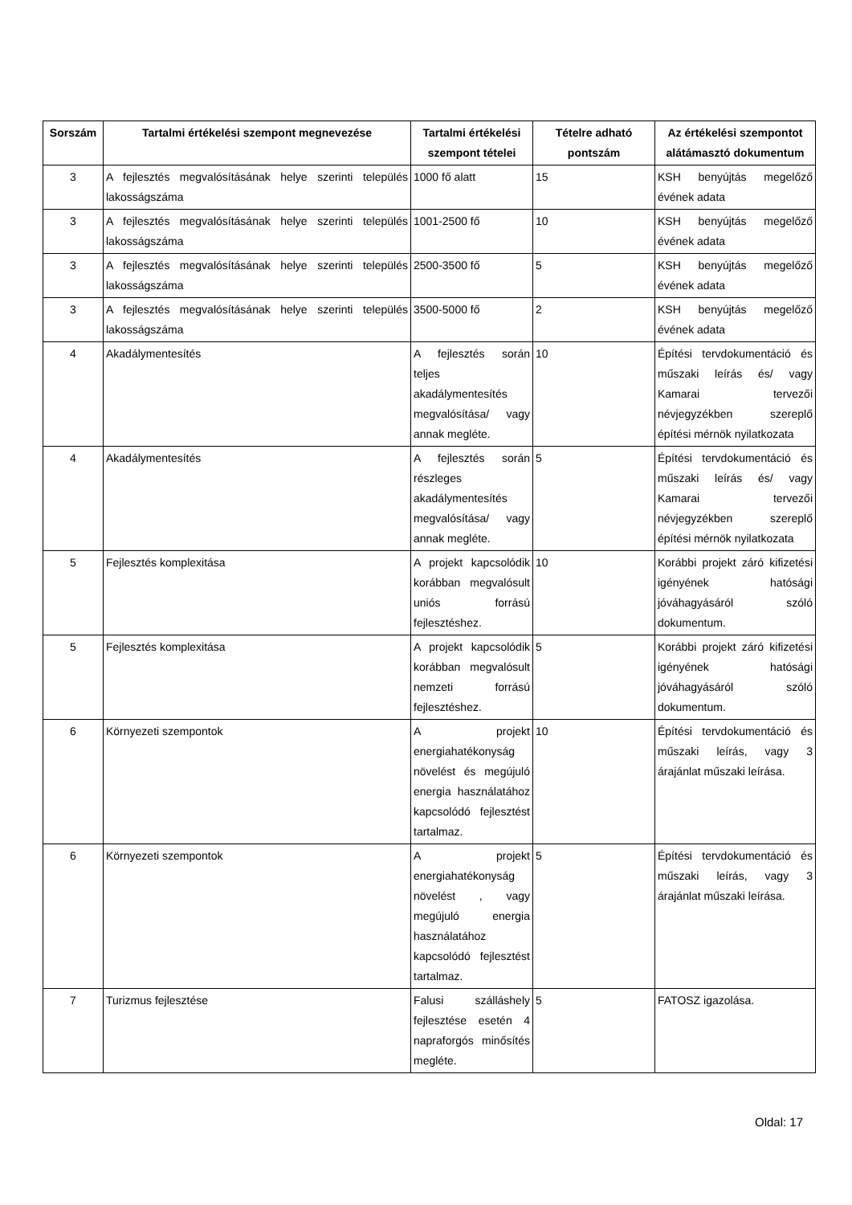| Sorszám | Tartalmi értékelési szempont megnevezése | Tartalmi értékelési szempont tételei | Tételre adható pontszám | Az értékelési szempontot alátámasztó dokumentum |
| --- | --- | --- | --- | --- |
| 3 | A fejlesztés megvalósításának helye szerinti település lakosságszáma | 1000 fő alatt | 15 | KSH benyújtás megelőző évének adata |
| 3 | A fejlesztés megvalósításának helye szerinti település lakosságszáma | 1001-2500 fő | 10 | KSH benyújtás megelőző évének adata |
| 3 | A fejlesztés megvalósításának helye szerinti település lakosságszáma | 2500-3500 fő | 5 | KSH benyújtás megelőző évének adata |
| 3 | A fejlesztés megvalósításának helye szerinti település lakosságszáma | 3500-5000 fő | 2 | KSH benyújtás megelőző évének adata |
| 4 | Akadálymentesítés | A fejlesztés során teljes akadálymentesítés megvalósítása/ vagy annak megléte. | 10 | Építési tervdokumentáció és műszaki leírás és/ vagy Kamarai tervezői névjegyzékben szereplő építési mérnök nyilatkozata |
| 4 | Akadálymentesítés | A fejlesztés során részleges akadálymentesítés megvalósítása/ vagy annak megléte. | 5 | Építési tervdokumentáció és műszaki leírás és/ vagy Kamarai tervezői névjegyzékben szereplő építési mérnök nyilatkozata |
| 5 | Fejlesztés komplexitása | A projekt kapcsolódik korábban megvalósult uniós forrású fejlesztéshez. | 10 | Korábbi projekt záró kifizetési igényének hatósági jóváhagyásáról szóló dokumentum. |
| 5 | Fejlesztés komplexitása | A projekt kapcsolódik korábban megvalósult nemzeti forrású fejlesztéshez. | 5 | Korábbi projekt záró kifizetési igényének hatósági jóváhagyásáról szóló dokumentum. |
| 6 | Környezeti szempontok | A projekt energiahatékonyság növelést és megújuló energia használatához kapcsolódó fejlesztést tartalmaz. | 10 | Építési tervdokumentáció és műszaki leírás, vagy 3 árajánlat műszaki leírása. |
| 6 | Környezeti szempontok | A projekt energiahatékonyság növelést , vagy megújuló energia használatához kapcsolódó fejlesztést tartalmaz. | 5 | Építési tervdokumentáció és műszaki leírás, vagy 3 árajánlat műszaki leírása. |
| 7 | Turizmus fejlesztése | Falusi szálláshely fejlesztése esetén 4 napraforgós minősítés megléte. | 5 | FATOSZ igazolása. |
Oldal: 17